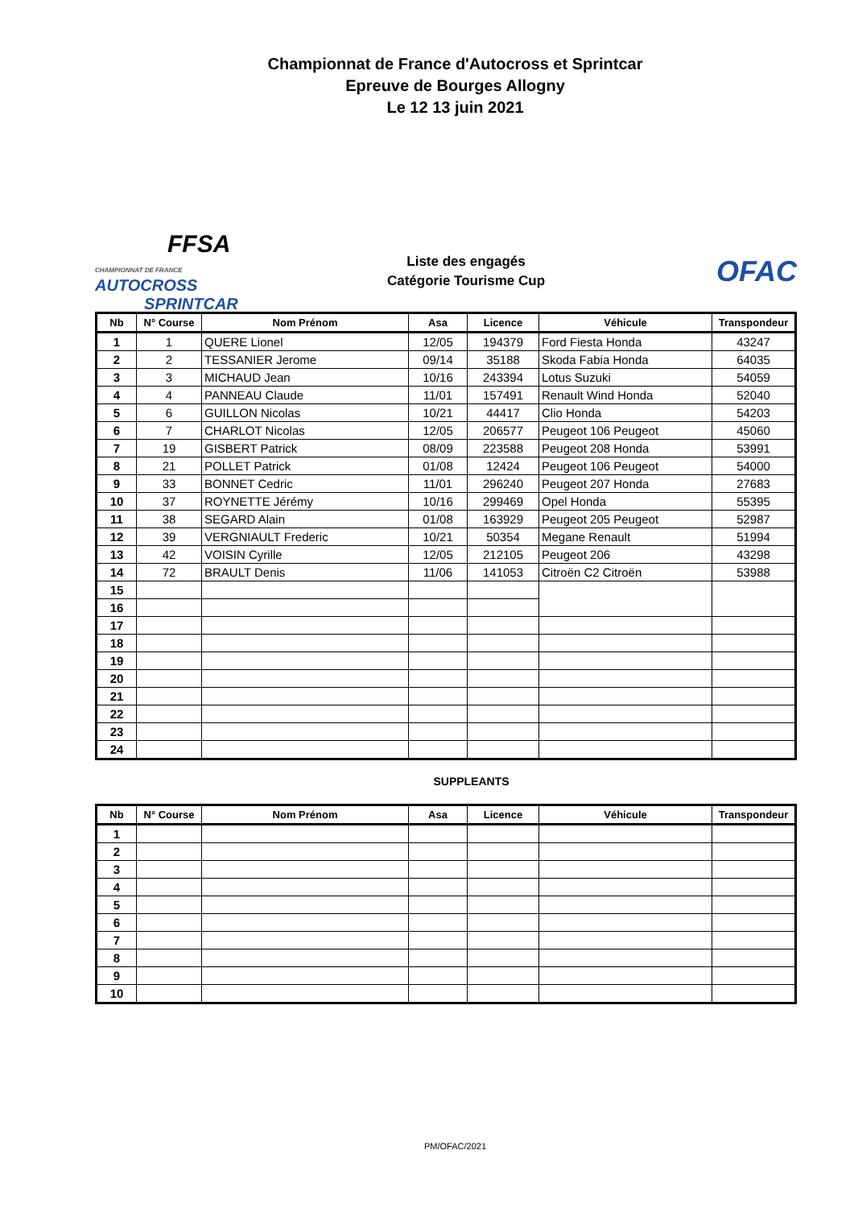Championnat de France d'Autocross et Sprintcar
Epreuve de Bourges Allogny
Le 12 13 juin 2021
FFSA
CHAMPIONNAT DE FRANCE AUTOCROSS
SPRINTCAR
Liste des engagés
Catégorie Tourisme Cup
OFAC
| Nb | N° Course | Nom Prénom | Asa | Licence | Véhicule | Transpondeur |
| --- | --- | --- | --- | --- | --- | --- |
| 1 | 1 | QUERE Lionel | 12/05 | 194379 | Ford Fiesta Honda | 43247 |
| 2 | 2 | TESSANIER Jerome | 09/14 | 35188 | Skoda Fabia Honda | 64035 |
| 3 | 3 | MICHAUD Jean | 10/16 | 243394 | Lotus Suzuki | 54059 |
| 4 | 4 | PANNEAU Claude | 11/01 | 157491 | Renault Wind Honda | 52040 |
| 5 | 6 | GUILLON Nicolas | 10/21 | 44417 | Clio Honda | 54203 |
| 6 | 7 | CHARLOT Nicolas | 12/05 | 206577 | Peugeot 106 Peugeot | 45060 |
| 7 | 19 | GISBERT Patrick | 08/09 | 223588 | Peugeot 208 Honda | 53991 |
| 8 | 21 | POLLET Patrick | 01/08 | 12424 | Peugeot 106 Peugeot | 54000 |
| 9 | 33 | BONNET Cedric | 11/01 | 296240 | Peugeot 207 Honda | 27683 |
| 10 | 37 | ROYNETTE Jérémy | 10/16 | 299469 | Opel Honda | 55395 |
| 11 | 38 | SEGARD Alain | 01/08 | 163929 | Peugeot 205 Peugeot | 52987 |
| 12 | 39 | VERGNIAULT Frederic | 10/21 | 50354 | Megane Renault | 51994 |
| 13 | 42 | VOISIN Cyrille | 12/05 | 212105 | Peugeot 206 | 43298 |
| 14 | 72 | BRAULT Denis | 11/06 | 141053 | Citroën C2 Citroën | 53988 |
| 15 | | | | | | |
| 16 | | | | | | |
| 17 | | | | | | |
| 18 | | | | | | |
| 19 | | | | | | |
| 20 | | | | | | |
| 21 | | | | | | |
| 22 | | | | | | |
| 23 | | | | | | |
| 24 | | | | | | |
SUPPLEANTS
| Nb | N° Course | Nom Prénom | Asa | Licence | Véhicule | Transpondeur |
| --- | --- | --- | --- | --- | --- | --- |
| 1 | | | | | | |
| 2 | | | | | | |
| 3 | | | | | | |
| 4 | | | | | | |
| 5 | | | | | | |
| 6 | | | | | | |
| 7 | | | | | | |
| 8 | | | | | | |
| 9 | | | | | | |
| 10 | | | | | | |
PM/OFAC/2021